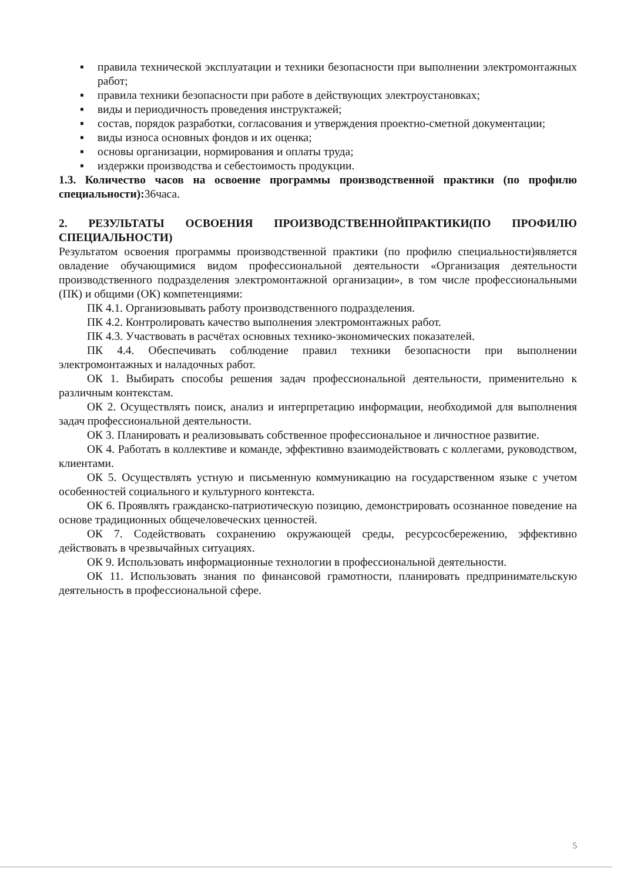▪ правила технической эксплуатации и техники безопасности при выполнении электромонтажных работ;
▪ правила техники безопасности при работе в действующих электроустановках;
▪ виды и периодичность проведения инструктажей;
▪ состав, порядок разработки, согласования и утверждения проектно-сметной документации;
▪ виды износа основных фондов и их оценка;
▪ основы организации, нормирования и оплаты труда;
▪ издержки производства и себестоимость продукции.
1.3. Количество часов на освоение программы производственной практики (по профилю специальности): 36часа.
2. РЕЗУЛЬТАТЫ ОСВОЕНИЯ ПРОИЗВОДСТВЕННОЙПРАКТИКИ(ПО ПРОФИЛЮ СПЕЦИАЛЬНОСТИ)
Результатом освоения программы производственной практики (по профилю специальности)является овладение обучающимися видом профессиональной деятельности «Организация деятельности производственного подразделения электромонтажной организации», в том числе профессиональными (ПК) и общими (ОК) компетенциями:
ПК 4.1. Организовывать работу производственного подразделения.
ПК 4.2. Контролировать качество выполнения электромонтажных работ.
ПК 4.3. Участвовать в расчётах основных технико-экономических показателей.
ПК 4.4. Обеспечивать соблюдение правил техники безопасности при выполнении электромонтажных и наладочных работ.
ОК 1. Выбирать способы решения задач профессиональной деятельности, применительно к различным контекстам.
ОК 2. Осуществлять поиск, анализ и интерпретацию информации, необходимой для выполнения задач профессиональной деятельности.
ОК 3. Планировать и реализовывать собственное профессиональное и личностное развитие.
ОК 4. Работать в коллективе и команде, эффективно взаимодействовать с коллегами, руководством, клиентами.
ОК 5. Осуществлять устную и письменную коммуникацию на государственном языке с учетом особенностей социального и культурного контекста.
ОК 6. Проявлять гражданско-патриотическую позицию, демонстрировать осознанное поведение на основе традиционных общечеловеческих ценностей.
ОК 7. Содействовать сохранению окружающей среды, ресурсосбережению, эффективно действовать в чрезвычайных ситуациях.
ОК 9. Использовать информационные технологии в профессиональной деятельности.
ОК 11. Использовать знания по финансовой грамотности, планировать предпринимательскую деятельность в профессиональной сфере.
5